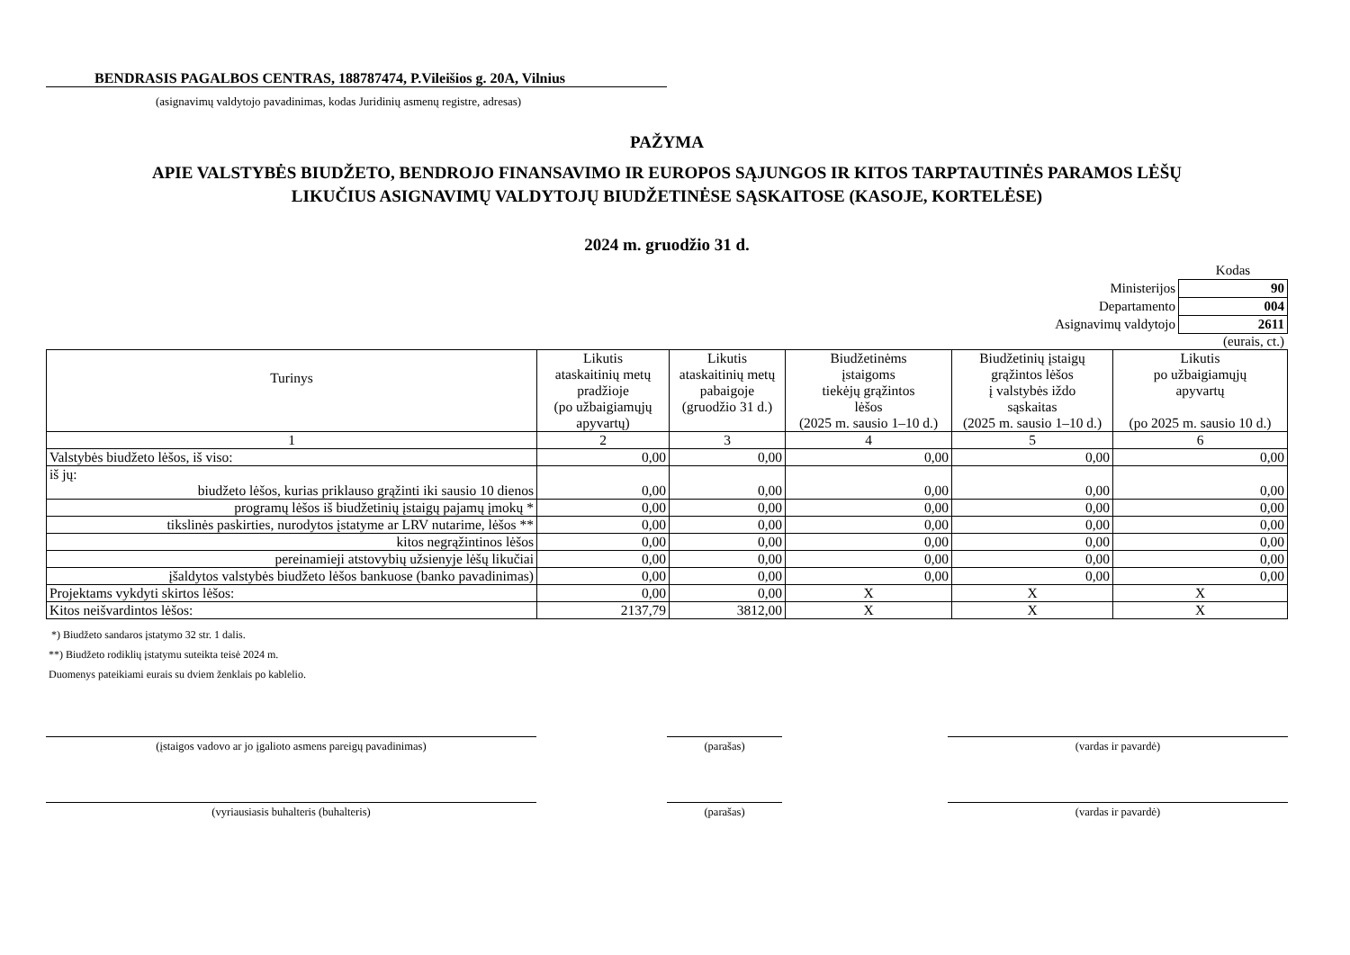BENDRASIS PAGALBOS CENTRAS, 188787474, P.Vileišios g. 20A, Vilnius
(asignavimų valdytojo pavadinimas, kodas Juridinių asmenų registre, adresas)
PAŽYMA
APIE VALSTYBĖS BIUDŽETO, BENDROJO FINANSAVIMO IR EUROPOS SĄJUNGOS IR KITOS TARPTAUTINĖS PARAMOS LĖŠŲ
LIKUČIUS ASIGNAVIMŲ VALDYTOJŲ BIUDŽETINĖSE SĄSKAITOSE (KASOJE, KORTELĖSE)
2024 m. gruodžio 31 d.
| | Kodas |
| Ministerijos | 90 |
| Departamento | 004 |
| Asignavimų valdytojo | 2611 |
(eurais, ct.)
| Turinys | Likutis ataskaitinių metų pradžioje (po užbaigiamųjų apyvartų) | Likutis ataskaitinių metų pabaigoje (gruodžio 31 d.) | Biudžetinėms įstaigoms tiekėjų grąžintos lėšos (2025 m. sausio 1–10 d.) | Biudžetinių įstaigų grąžintos lėšos į valstybės iždo sąskaitas (2025 m. sausio 1–10 d.) | Likutis po užbaigiamųjų apyvartų (po 2025 m. sausio 10 d.) |
| --- | --- | --- | --- | --- | --- |
| 1 | 2 | 3 | 4 | 5 | 6 |
| Valstybės biudžeto lėšos, iš viso: | 0,00 | 0,00 | 0,00 | 0,00 | 0,00 |
| iš jų: biudžeto lėšos, kurias priklauso grąžinti iki sausio 10 dienos | 0,00 | 0,00 | 0,00 | 0,00 | 0,00 |
| programų lėšos iš biudžetinių įstaigų pajamų įmokų * | 0,00 | 0,00 | 0,00 | 0,00 | 0,00 |
| tikslinės paskirties, nurodytos įstatyme ar LRV nutarime, lėšos ** | 0,00 | 0,00 | 0,00 | 0,00 | 0,00 |
| kitos negrąžintinos lėšos | 0,00 | 0,00 | 0,00 | 0,00 | 0,00 |
| pereinamieji atstovybių užsienyje lėšų likučiai | 0,00 | 0,00 | 0,00 | 0,00 | 0,00 |
| įšaldytos valstybės biudžeto lėšos bankuose (banko pavadinimas) | 0,00 | 0,00 | 0,00 | 0,00 | 0,00 |
| Projektams vykdyti skirtos lėšos: | 0,00 | 0,00 | X | X | X |
| Kitos neišvardintos lėšos: | 2137,79 | 3812,00 | X | X | X |
*) Biudžeto sandaros įstatymo 32 str. 1 dalis.
**) Biudžeto rodiklių įstatymu suteikta teisė 2024 m.
Duomenys pateikiami eurais su dviem ženklais po kablelio.
(įstaigos vadovo ar jo įgalioto asmens pareigų pavadinimas) (parašas) (vardas ir pavardė)
(vyriausiasis buhalteris (buhalteris) (parašas) (vardas ir pavardė)